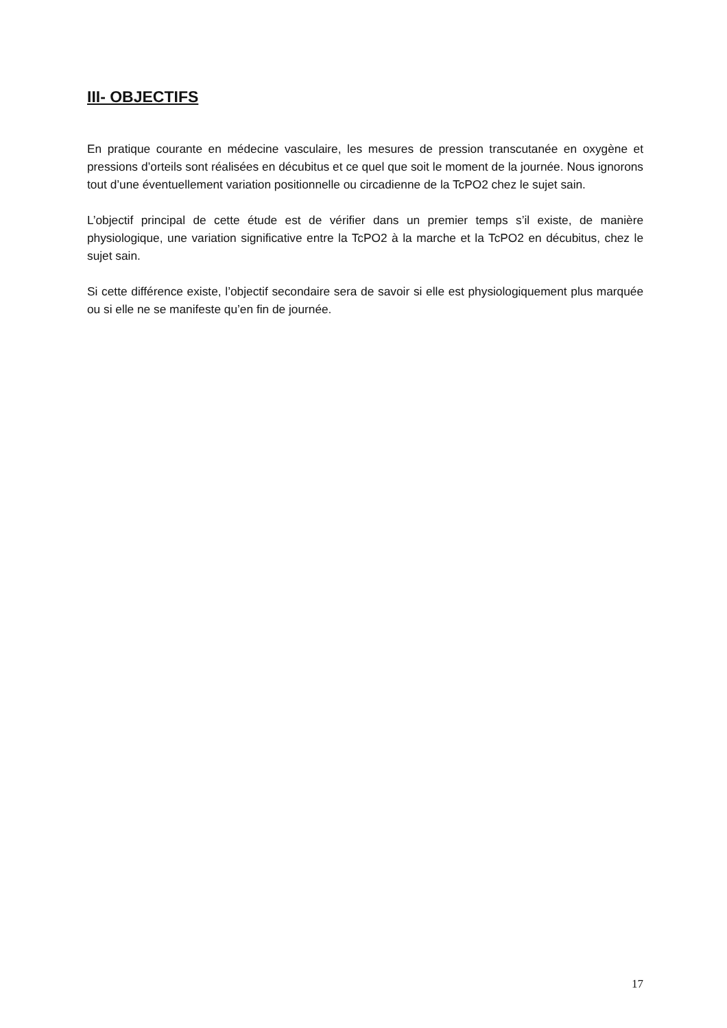III- OBJECTIFS
En pratique courante en médecine vasculaire, les mesures de pression transcutanée en oxygène et pressions d’orteils sont réalisées en décubitus et ce quel que soit le moment de la journée. Nous ignorons tout d’une éventuellement variation positionnelle ou circadienne de la TcPO2 chez le sujet sain.
L’objectif principal de cette étude est de vérifier dans un premier temps s’il existe, de manière physiologique, une variation significative entre la TcPO2 à la marche et la TcPO2 en décubitus, chez le sujet sain.
Si cette différence existe, l’objectif secondaire sera de savoir si elle est physiologiquement plus marquée ou si elle ne se manifeste qu’en fin de journée.
17